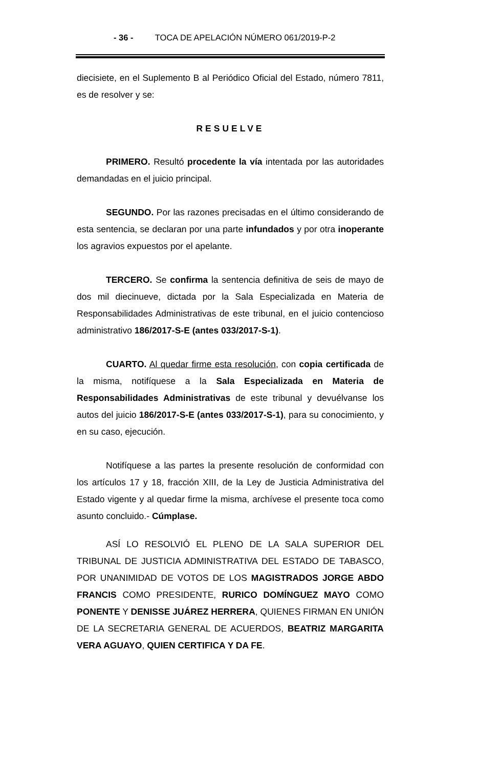- 36 - TOCA DE APELACIÓN NÚMERO 061/2019-P-2
diecisiete, en el Suplemento B al Periódico Oficial del Estado, número 7811, es de resolver y se:
RESUELVE
PRIMERO. Resultó procedente la vía intentada por las autoridades demandadas en el juicio principal.
SEGUNDO. Por las razones precisadas en el último considerando de esta sentencia, se declaran por una parte infundados y por otra inoperante los agravios expuestos por el apelante.
TERCERO. Se confirma la sentencia definitiva de seis de mayo de dos mil diecinueve, dictada por la Sala Especializada en Materia de Responsabilidades Administrativas de este tribunal, en el juicio contencioso administrativo 186/2017-S-E (antes 033/2017-S-1).
CUARTO. Al quedar firme esta resolución, con copia certificada de la misma, notifíquese a la Sala Especializada en Materia de Responsabilidades Administrativas de este tribunal y devuélvanse los autos del juicio 186/2017-S-E (antes 033/2017-S-1), para su conocimiento, y en su caso, ejecución.
Notifíquese a las partes la presente resolución de conformidad con los artículos 17 y 18, fracción XIII, de la Ley de Justicia Administrativa del Estado vigente y al quedar firme la misma, archívese el presente toca como asunto concluido.- Cúmplase.
ASÍ LO RESOLVIÓ EL PLENO DE LA SALA SUPERIOR DEL TRIBUNAL DE JUSTICIA ADMINISTRATIVA DEL ESTADO DE TABASCO, POR UNANIMIDAD DE VOTOS DE LOS MAGISTRADOS JORGE ABDO FRANCIS COMO PRESIDENTE, RURICO DOMÍNGUEZ MAYO COMO PONENTE Y DENISSE JUÁREZ HERRERA, QUIENES FIRMAN EN UNIÓN DE LA SECRETARIA GENERAL DE ACUERDOS, BEATRIZ MARGARITA VERA AGUAYO, QUIEN CERTIFICA Y DA FE.